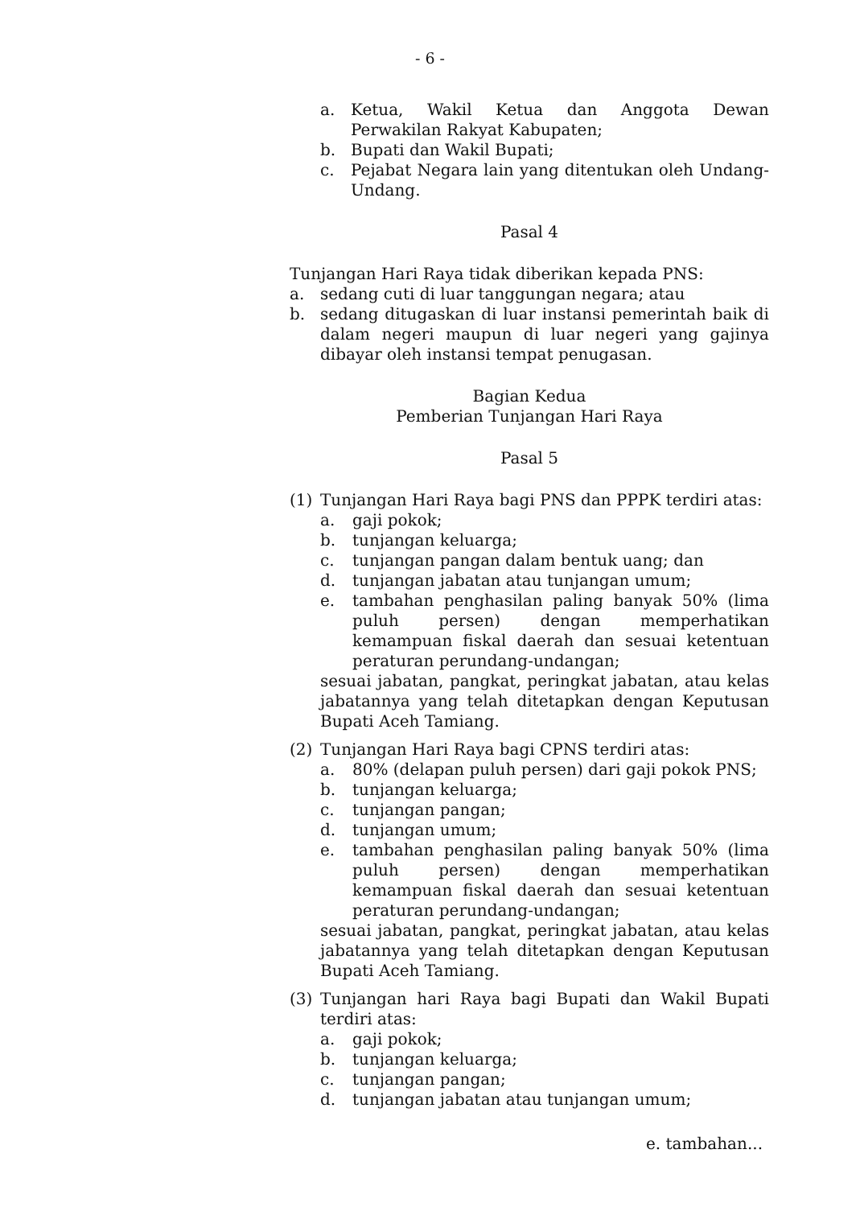- 6 -
a. Ketua, Wakil Ketua dan Anggota Dewan Perwakilan Rakyat Kabupaten;
b. Bupati dan Wakil Bupati;
c. Pejabat Negara lain yang ditentukan oleh Undang-Undang.
Pasal 4
Tunjangan Hari Raya tidak diberikan kepada PNS:
a. sedang cuti di luar tanggungan negara; atau
b. sedang ditugaskan di luar instansi pemerintah baik di dalam negeri maupun di luar negeri yang gajinya dibayar oleh instansi tempat penugasan.
Bagian Kedua
Pemberian Tunjangan Hari Raya
Pasal 5
(1) Tunjangan Hari Raya bagi PNS dan PPPK terdiri atas:
a. gaji pokok;
b. tunjangan keluarga;
c. tunjangan pangan dalam bentuk uang; dan
d. tunjangan jabatan atau tunjangan umum;
e. tambahan penghasilan paling banyak 50% (lima puluh persen) dengan memperhatikan kemampuan fiskal daerah dan sesuai ketentuan peraturan perundang-undangan;
sesuai jabatan, pangkat, peringkat jabatan, atau kelas jabatannya yang telah ditetapkan dengan Keputusan Bupati Aceh Tamiang.
(2) Tunjangan Hari Raya bagi CPNS terdiri atas:
a. 80% (delapan puluh persen) dari gaji pokok PNS;
b. tunjangan keluarga;
c. tunjangan pangan;
d. tunjangan umum;
e. tambahan penghasilan paling banyak 50% (lima puluh persen) dengan memperhatikan kemampuan fiskal daerah dan sesuai ketentuan peraturan perundang-undangan;
sesuai jabatan, pangkat, peringkat jabatan, atau kelas jabatannya yang telah ditetapkan dengan Keputusan Bupati Aceh Tamiang.
(3) Tunjangan hari Raya bagi Bupati dan Wakil Bupati terdiri atas:
a. gaji pokok;
b. tunjangan keluarga;
c. tunjangan pangan;
d. tunjangan jabatan atau tunjangan umum;
e. tambahan...